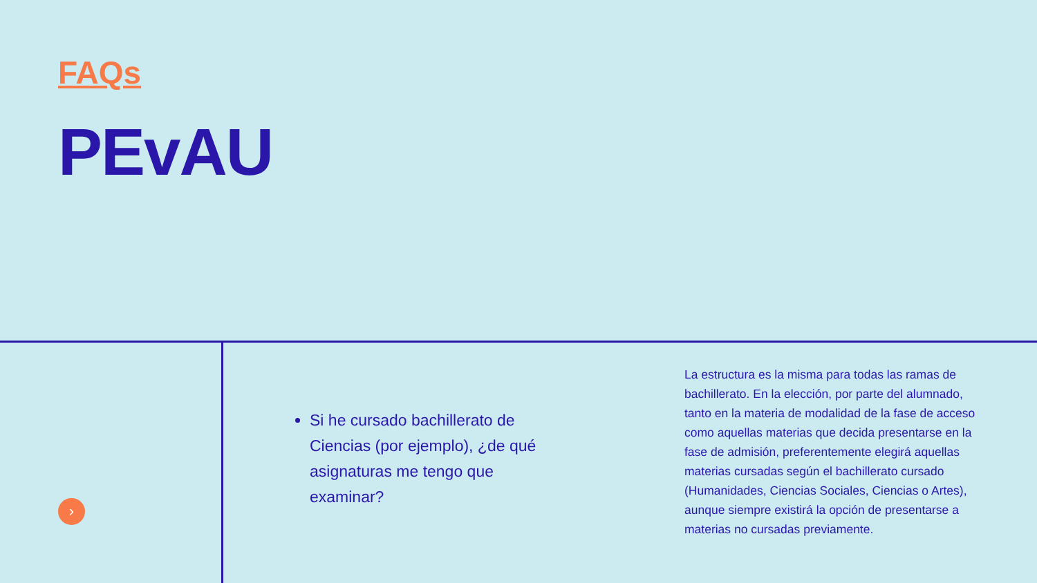FAQs
PEvAU
›
Si he cursado bachillerato de Ciencias (por ejemplo), ¿de qué asignaturas me tengo que examinar?
La estructura es la misma para todas las ramas de bachillerato. En la elección, por parte del alumnado, tanto en la materia de modalidad de la fase de acceso como aquellas materias que decida presentarse en la fase de admisión, preferentemente elegirá aquellas materias cursadas según el bachillerato cursado (Humanidades, Ciencias Sociales, Ciencias o Artes), aunque siempre existirá la opción de presentarse a materias no cursadas previamente.